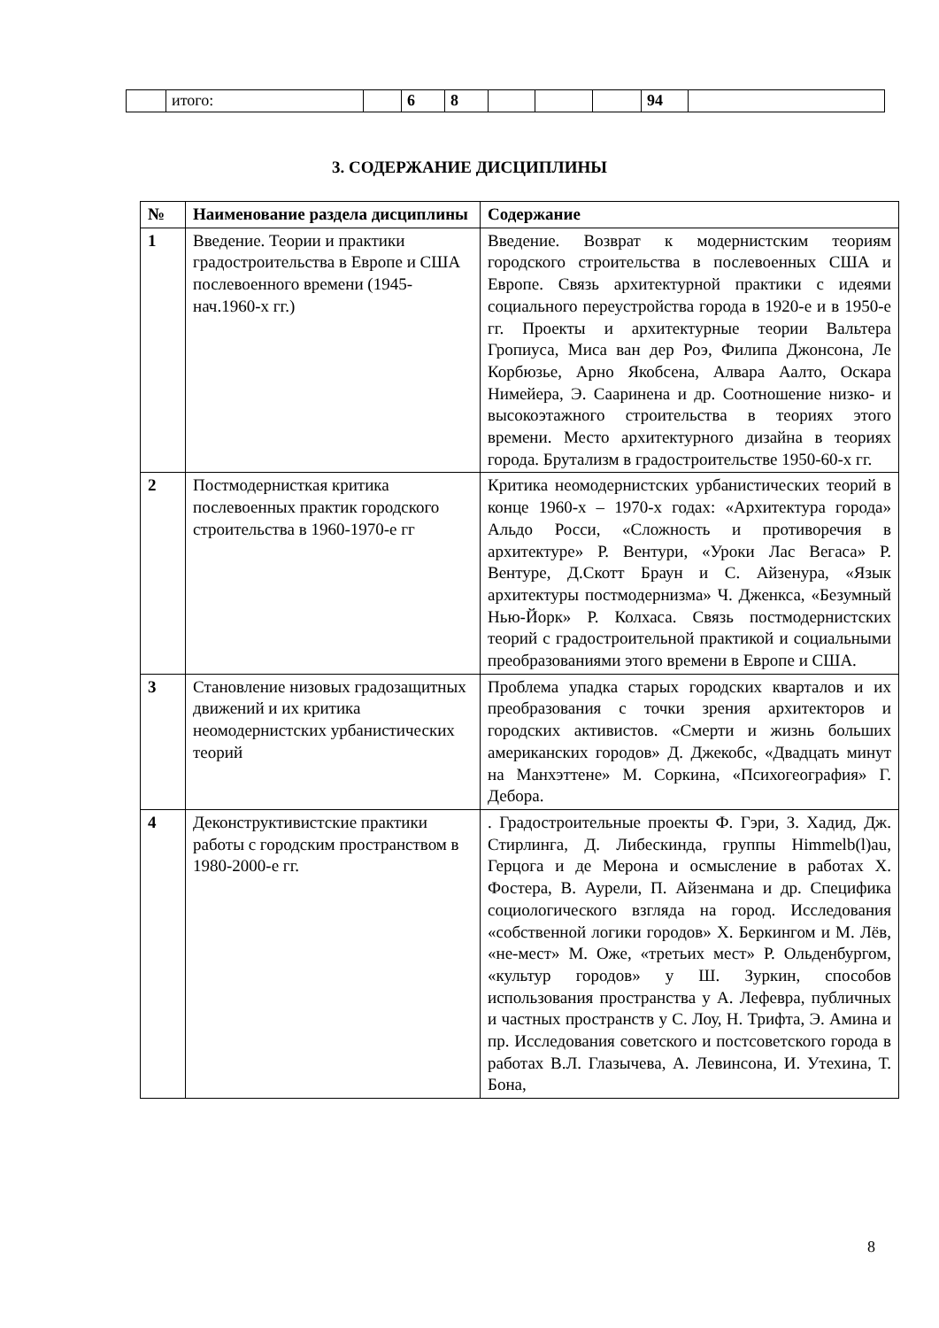| | итого: | | 6 | 8 | | | | 94 | |
3. СОДЕРЖАНИЕ ДИСЦИПЛИНЫ
| № | Наименование раздела дисциплины | Содержание |
| --- | --- | --- |
| 1 | Введение. Теории и практики градостроительства в Европе и США послевоенного времени (1945-нач.1960-х гг.) | Введение. Возврат к модернистским теориям городского строительства в послевоенных США и Европе. Связь архитектурной практики с идеями социального переустройства города в 1920-е и в 1950-е гг. Проекты и архитектурные теории Вальтера Гропиуса, Миса ван дер Роэ, Филипа Джонсона, Ле Корбюзье, Арно Якобсена, Алвара Аалто, Оскара Нимейера, Э. Сааринена и др. Соотношение низко- и высокоэтажного строительства в теориях этого времени. Место архитектурного дизайна в теориях города. Брутализм в градостроительстве 1950-60-х гг. |
| 2 | Постмодернисткая критика послевоенных практик городского строительства в 1960-1970-е гг | Критика неомодернистских урбанистических теорий в конце 1960-х – 1970-х годах: «Архитектура города» Альдо Росси, «Сложность и противоречия в архитектуре» Р. Вентури, «Уроки Лас Вегаса» Р. Вентуре, Д.Скотт Браун и С. Айзенура, «Язык архитектуры постмодернизма» Ч. Дженкса, «Безумный Нью-Йорк» Р. Колхаса. Связь постмодернистских теорий с градостроительной практикой и социальными преобразованиями этого времени в Европе и США. |
| 3 | Становление низовых градозащитных движений и их критика неомодернистских урбанистических теорий | Проблема упадка старых городских кварталов и их преобразования с точки зрения архитекторов и городских активистов. «Смерти и жизнь больших американских городов» Д. Джекобс, «Двадцать минут на Манхэттене» М. Соркина, «Психогеография» Г. Дебора. |
| 4 | Деконструктивистские практики работы с городским пространством в 1980-2000-е гг. | . Градостроительные проекты Ф. Гэри, З. Хадид, Дж. Стирлинга, Д. Либескинда, группы Himmelb(l)au, Герцога и де Мерона и осмысление в работах Х. Фостера, В. Аурели, П. Айзенмана и др. Специфика социологического взгляда на город. Исследования «собственной логики городов» Х. Беркингом и М. Лёв, «не-мест» М. Оже, «третьих мест» Р. Ольденбургом, «культур городов» у Ш. Зуркин, способов использования пространства у А. Лефевра, публичных и частных пространств у С. Лоу, Н. Трифта, Э. Амина и пр. Исследования советского и постсоветского города в работах В.Л. Глазычева, А. Левинсона, И. Утехина, Т. Бона, |
8